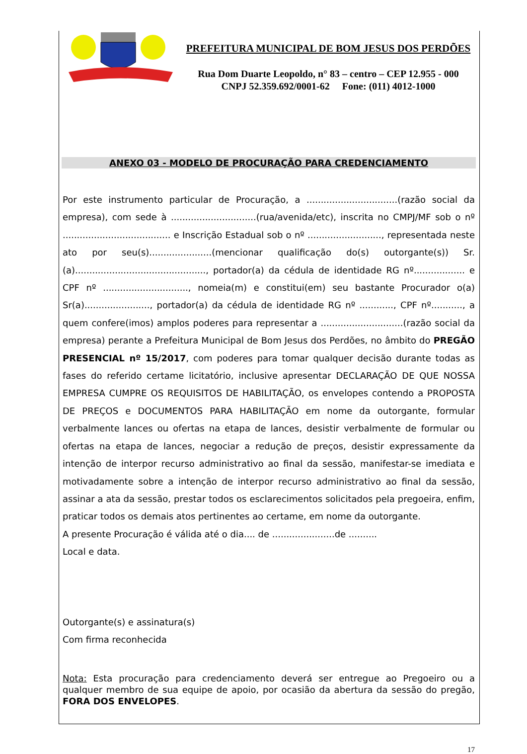PREFEITURA MUNICIPAL DE BOM JESUS DOS PERDÕES
Rua Dom Duarte Leopoldo, n° 83 – centro – CEP 12.955 - 000
CNPJ 52.359.692/0001-62 Fone: (011) 4012-1000
ANEXO 03 - MODELO DE PROCURAÇÃO PARA CREDENCIAMENTO
Por este instrumento particular de Procuração, a ................................(razão social da empresa), com sede à ..............................(rua/avenida/etc), inscrita no CMPJ/MF sob o nº ...................................... e Inscrição Estadual sob o nº .........................., representada neste ato por seu(s)......................(mencionar qualificação do(s) outorgante(s)) Sr.(a).............................................., portador(a) da cédula de identidade RG nº.................. e CPF nº .............................., nomeia(m) e constitui(em) seu bastante Procurador o(a) Sr(a)......................., portador(a) da cédula de identidade RG nº ............, CPF nº..........., a quem confere(imos) amplos poderes para representar a .............................(razão social da empresa) perante a Prefeitura Municipal de Bom Jesus dos Perdões, no âmbito do PREGÃO PRESENCIAL nº 15/2017, com poderes para tomar qualquer decisão durante todas as fases do referido certame licitatório, inclusive apresentar DECLARAÇÃO DE QUE NOSSA EMPRESA CUMPRE OS REQUISITOS DE HABILITAÇÃO, os envelopes contendo a PROPOSTA DE PREÇOS e DOCUMENTOS PARA HABILITAÇÃO em nome da outorgante, formular verbalmente lances ou ofertas na etapa de lances, desistir verbalmente de formular ou ofertas na etapa de lances, negociar a redução de preços, desistir expressamente da intenção de interpor recurso administrativo ao final da sessão, manifestar-se imediata e motivadamente sobre a intenção de interpor recurso administrativo ao final da sessão, assinar a ata da sessão, prestar todos os esclarecimentos solicitados pela pregoeira, enfim, praticar todos os demais atos pertinentes ao certame, em nome da outorgante.
A presente Procuração é válida até o dia.... de ......................de ..........
Local e data.
Outorgante(s) e assinatura(s)
Com firma reconhecida
Nota: Esta procuração para credenciamento deverá ser entregue ao Pregoeiro ou a qualquer membro de sua equipe de apoio, por ocasião da abertura da sessão do pregão, FORA DOS ENVELOPES.
17